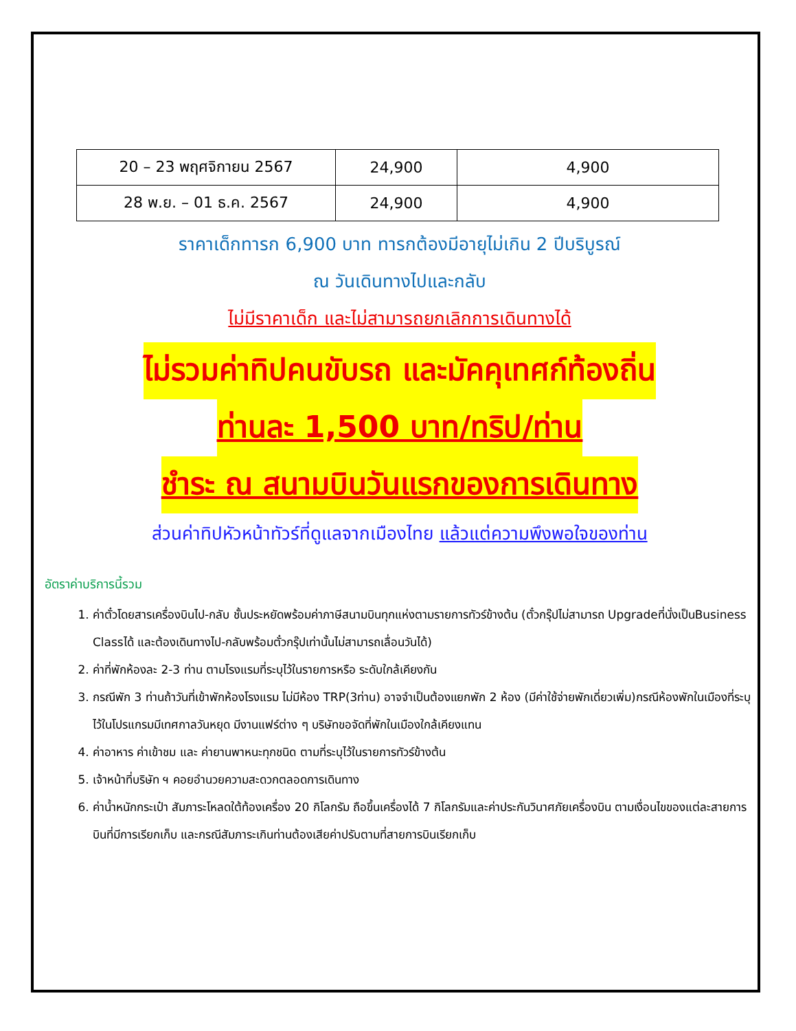| 20 – 23 พฤศจิกายน 2567 | 24,900 | 4,900 |
| 28 พ.ย. – 01 ธ.ค. 2567 | 24,900 | 4,900 |
ราคาเด็กทารก 6,900 บาท ทารกต้องมีอายุไม่เกิน 2 ปีบริบูรณ์
ณ วันเดินทางไปและกลับ
ไม่มีราคาเด็ก และไม่สามารถยกเลิกการเดินทางได้
ไม่รวมค่าทิปคนขับรถ และมัคคุเทศก์ท้องถิ่น
ท่านละ 1,500 บาท/ทริป/ท่าน
ชำระ ณ สนามบินวันแรกของการเดินทาง
ส่วนค่าทิปหัวหน้าทัวร์ที่ดูแลจากเมืองไทย แล้วแต่ความพึงพอใจของท่าน
อัตราค่าบริการนี้รวม
1. ค่าตั๋วโดยสารเครื่องบินไป-กลับ ชั้นประหยัดพร้อมค่าภาษีสนามบินทุกแห่งตามรายการทัวร์ข้างต้น (ตั๋วกรุ๊ปไม่สามารถ Upgradeที่นั่งเป็นBusiness Classได้ และต้องเดินทางไป-กลับพร้อมตั๋วกรุ๊ปเท่านั้นไม่สามารถเลื่อนวันได้)
2. ค่าที่พักห้องละ 2-3 ท่าน ตามโรงแรมที่ระบุไว้ในรายการหรือ ระดับใกล้เคียงกัน
3. กรณีพัก 3 ท่านถ้าวันที่เข้าพักห้องโรงแรม ไม่มีห้อง TRP(3ท่าน) อาจจำเป็นต้องแยกพัก 2 ห้อง (มีค่าใช้จ่ายพักเดี่ยวเพิ่ม)กรณีห้องพักในเมืองที่ระบุไว้ในโปรแกรมมีเทศกาลวันหยุด มีงานแฟร์ต่าง ๆ บริษัทขอจัดที่พักในเมืองใกล้เคียงแทน
4. ค่าอาหาร ค่าเข้าชม และ ค่ายานพาหนะทุกชนิด ตามที่ระบุไว้ในรายการทัวร์ข้างต้น
5. เจ้าหน้าที่บริษัท ฯ คอยอำนวยความสะดวกตลอดการเดินทาง
6. ค่าน้ำหนักกระเป๋า สัมภาระโหลดใต้ท้องเครื่อง 20 กิโลกรัม ถือขึ้นเครื่องได้ 7 กิโลกรัมและค่าประกันวินาศภัยเครื่องบิน ตามเงื่อนไขของแต่ละสายการบินที่มีการเรียกเก็บ และกรณีสัมภาระเกินท่านต้องเสียค่าปรับตามที่สายการบินเรียกเก็บ